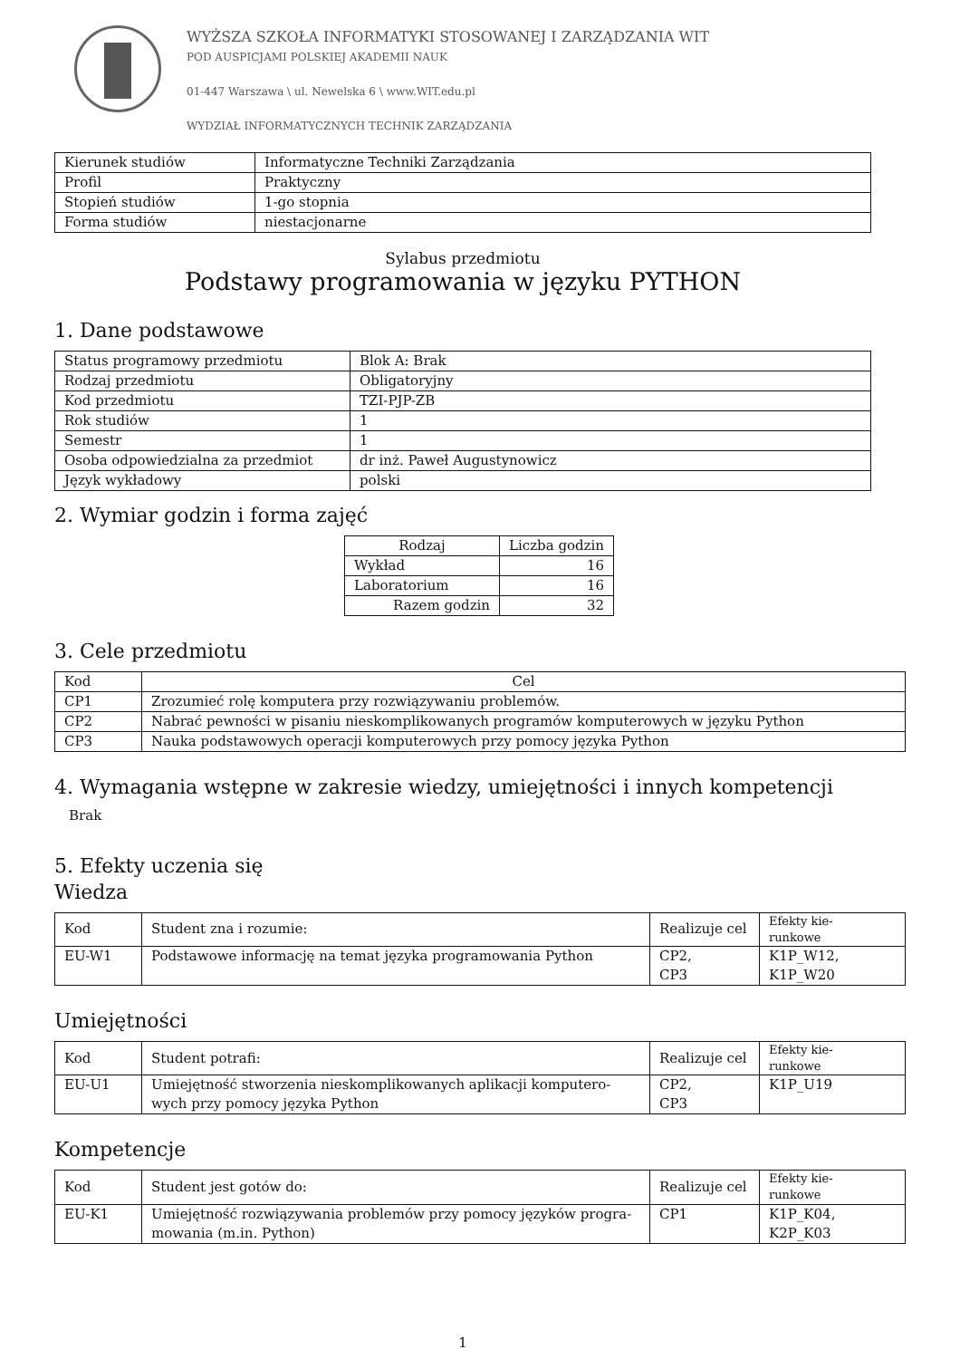WYŻSZA SZKOŁA INFORMATYKI STOSOWANEJ I ZARZĄDZANIA WIT
POD AUSPICJAMI POLSKIEJ AKADEMII NAUK
01-447 Warszawa \ ul. Newelska 6 \ www.WIT.edu.pl
WYDZIAŁ INFORMATYCZNYCH TECHNIK ZARZĄDZANIA
| Kierunek studiów | Informatyczne Techniki Zarządzania |
| Profil | Praktyczny |
| Stopień studiów | 1-go stopnia |
| Forma studiów | niestacjonarne |
Sylabus przedmiotu
Podstawy programowania w języku PYTHON
1. Dane podstawowe
| Status programowy przedmiotu | Blok A: Brak |
| Rodzaj przedmiotu | Obligatoryjny |
| Kod przedmiotu | TZI-PJP-ZB |
| Rok studiów | 1 |
| Semestr | 1 |
| Osoba odpowiedzialna za przedmiot | dr inż. Paweł Augustynowicz |
| Język wykładowy | polski |
2. Wymiar godzin i forma zajęć
| Rodzaj | Liczba godzin |
| --- | --- |
| Wykład | 16 |
| Laboratorium | 16 |
| Razem godzin | 32 |
3. Cele przedmiotu
| Kod | Cel |
| --- | --- |
| CP1 | Zrozumieć rolę komputera przy rozwiązywaniu problemów. |
| CP2 | Nabrać pewności w pisaniu nieskomplikowanych programów komputerowych w języku Python |
| CP3 | Nauka podstawowych operacji komputerowych przy pomocy języka Python |
4. Wymagania wstępne w zakresie wiedzy, umiejętności i innych kompetencji
Brak
5. Efekty uczenia się
Wiedza
| Kod | Student zna i rozumie: | Realizuje cel | Efekty kie- runkowe |
| EU-W1 | Podstawowe informację na temat języka programowania Python | CP2, CP3 | K1P_W12, K1P_W20 |
Umiejętności
| Kod | Student potrafi: | Realizuje cel | Efekty kie- runkowe |
| EU-U1 | Umiejętność stworzenia nieskomplikowanych aplikacji komputero-wych przy pomocy języka Python | CP2, CP3 | K1P_U19 |
Kompetencje
| Kod | Student jest gotów do: | Realizuje cel | Efekty kie- runkowe |
| EU-K1 | Umiejętność rozwiązywania problemów przy pomocy języków progra-mowania (m.in. Python) | CP1 | K1P_K04, K2P_K03 |
1